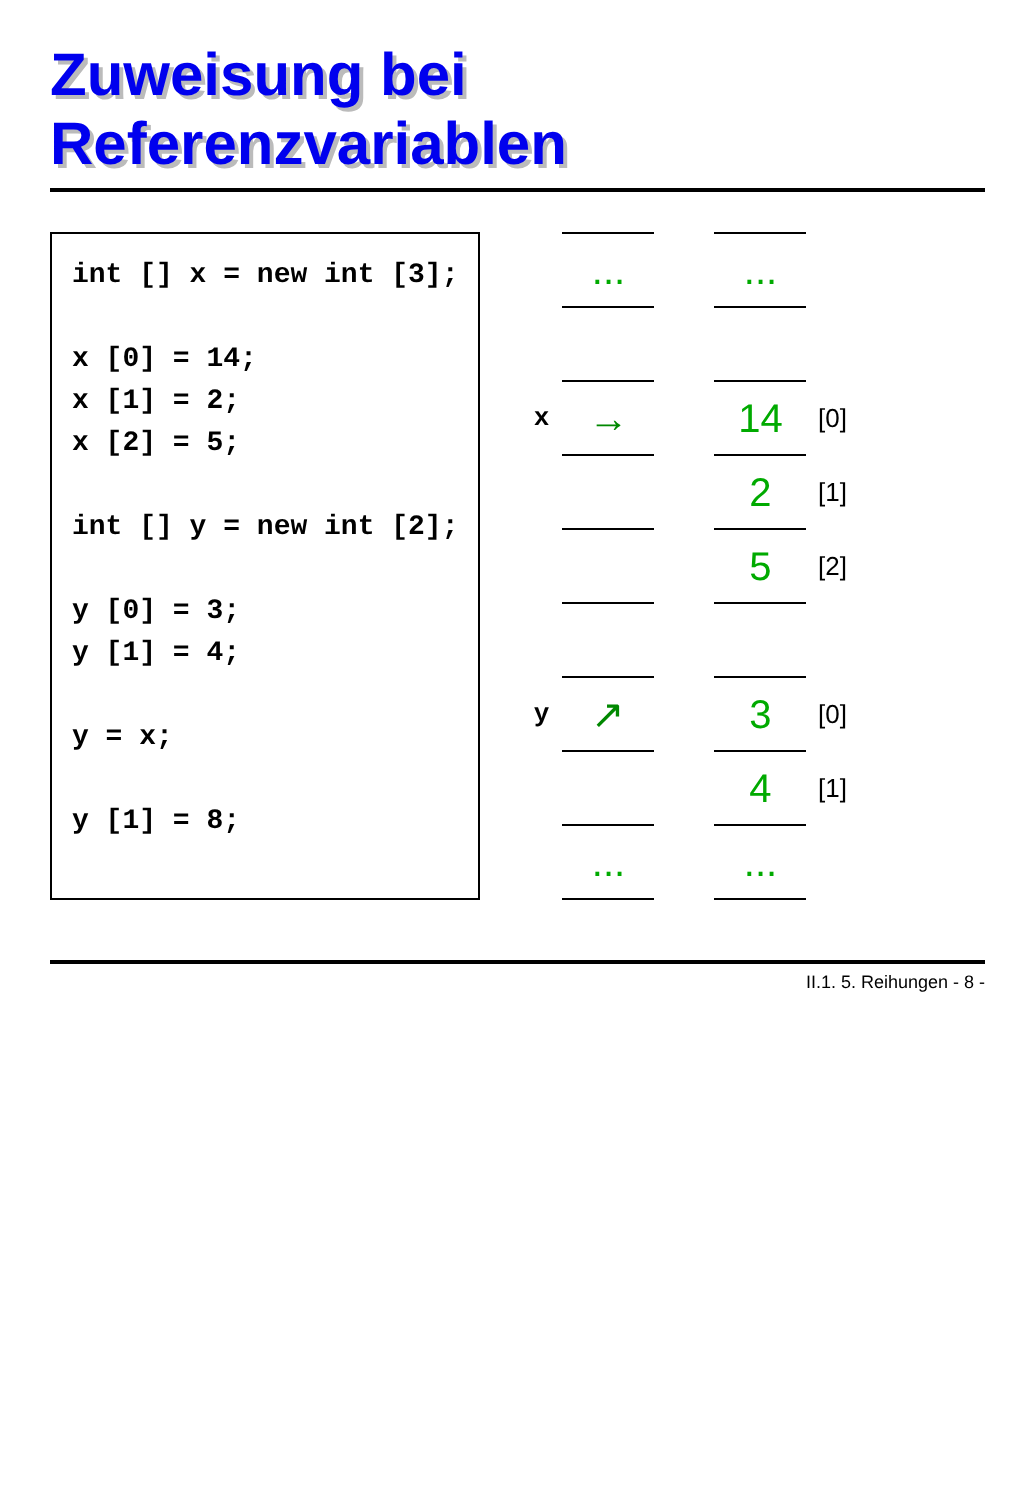Zuweisung bei Referenzvariablen
int [] x = new int [3];

x [0] = 14;
x [1] = 2;
x [2] = 5;

int [] y = new int [2];

y [0] = 3;
y [1] = 4;

y = x;

y [1] = 8;
| | ... |
| x | → |
| y | ↗ |
| | ... |
| ... | |
| 14 | [0] |
| 2 | [1] |
| 5 | [2] |
| 3 | [0] |
| 4 | [1] |
| ... | |
II.1. 5. Reihungen - 8 -